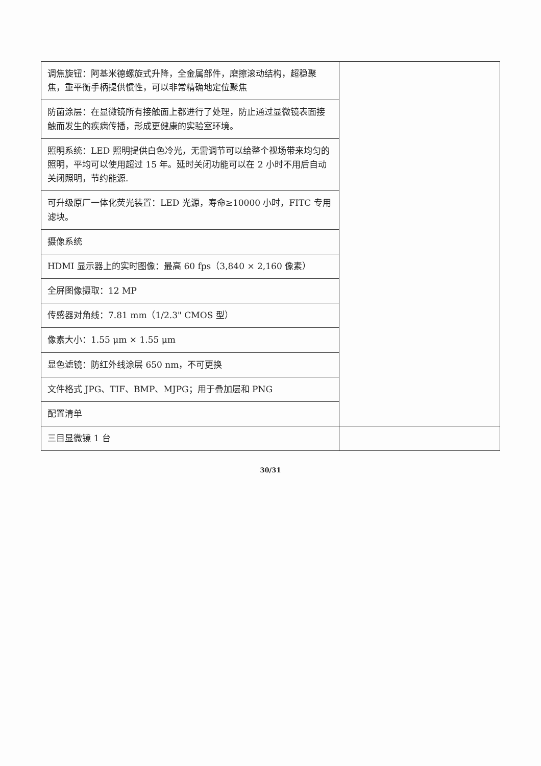| 调焦旋钮：阿基米德螺旋式升降，全金属部件，磨擦滚动结构，超稳聚焦，重平衡手柄提供惯性，可以非常精确地定位聚焦 | |
| 防菌涂层：在显微镜所有接触面上都进行了处理，防止通过显微镜表面接触而发生的疾病传播，形成更健康的实验室环境。 | |
| 照明系统：LED 照明提供白色冷光，无需调节可以给整个视场带来均匀的照明，平均可以使用超过 15 年。延时关闭功能可以在 2 小时不用后自动关闭照明，节约能源. | |
| 可升级原厂一体化荧光装置：LED 光源，寿命≥10000 小时，FITC 专用滤块。 | |
| 摄像系统 | |
| HDMI 显示器上的实时图像：最高 60 fps（3,840 × 2,160 像素） | |
| 全屏图像摄取：12 MP | |
| 传感器对角线：7.81 mm（1/2.3" CMOS 型） | |
| 像素大小：1.55 μm × 1.55 μm | |
| 显色滤镜：防红外线涂层 650 nm，不可更换 | |
| 文件格式 JPG、TIF、BMP、MJPG；用于叠加层和 PNG | |
| 配置清单 | |
| 三目显微镜 1 台 | |
30/31